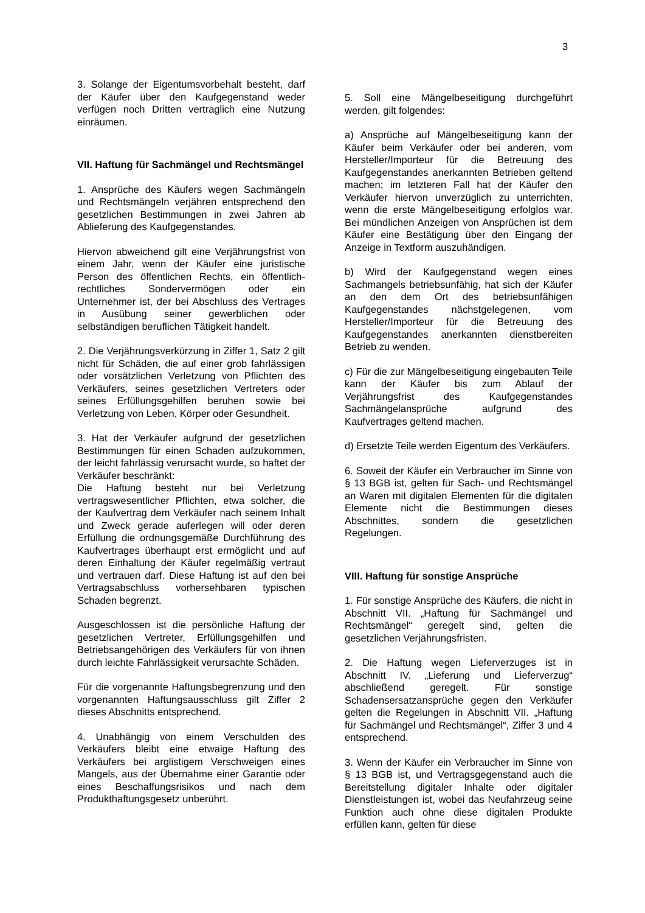3
3. Solange der Eigentumsvorbehalt besteht, darf der Käufer über den Kaufgegenstand weder verfügen noch Dritten vertraglich eine Nutzung einräumen.
VII. Haftung für Sachmängel und Rechtsmängel
1. Ansprüche des Käufers wegen Sachmängeln und Rechtsmängeln verjähren entsprechend den gesetzlichen Bestimmungen in zwei Jahren ab Ablieferung des Kaufgegenstandes.
Hiervon abweichend gilt eine Verjährungsfrist von einem Jahr, wenn der Käufer eine juristische Person des öffentlichen Rechts, ein öffentlich-rechtliches Sondervermögen oder ein Unternehmer ist, der bei Abschluss des Vertrages in Ausübung seiner gewerblichen oder selbständigen beruflichen Tätigkeit handelt.
2. Die Verjährungsverkürzung in Ziffer 1, Satz 2 gilt nicht für Schäden, die auf einer grob fahrlässigen oder vorsätzlichen Verletzung von Pflichten des Verkäufers, seines gesetzlichen Vertreters oder seines Erfüllungsgehilfen beruhen sowie bei Verletzung von Leben, Körper oder Gesundheit.
3. Hat der Verkäufer aufgrund der gesetzlichen Bestimmungen für einen Schaden aufzukommen, der leicht fahrlässig verursacht wurde, so haftet der Verkäufer beschränkt:
Die Haftung besteht nur bei Verletzung vertragswesentlicher Pflichten, etwa solcher, die der Kaufvertrag dem Verkäufer nach seinem Inhalt und Zweck gerade auferlegen will oder deren Erfüllung die ordnungsgemäße Durchführung des Kaufvertrages überhaupt erst ermöglicht und auf deren Einhaltung der Käufer regelmäßig vertraut und vertrauen darf. Diese Haftung ist auf den bei Vertragsabschluss vorhersehbaren typischen Schaden begrenzt.
Ausgeschlossen ist die persönliche Haftung der gesetzlichen Vertreter, Erfüllungsgehilfen und Betriebsangehörigen des Verkäufers für von ihnen durch leichte Fahrlässigkeit verursachte Schäden.
Für die vorgenannte Haftungsbegrenzung und den vorgenannten Haftungsausschluss gilt Ziffer 2 dieses Abschnitts entsprechend.
4. Unabhängig von einem Verschulden des Verkäufers bleibt eine etwaige Haftung des Verkäufers bei arglistigem Verschweigen eines Mangels, aus der Übernahme einer Garantie oder eines Beschaffungsrisikos und nach dem Produkthaftungsgesetz unberührt.
5. Soll eine Mängelbeseitigung durchgeführt werden, gilt folgendes:
a) Ansprüche auf Mängelbeseitigung kann der Käufer beim Verkäufer oder bei anderen, vom Hersteller/Importeur für die Betreuung des Kaufgegenstandes anerkannten Betrieben geltend machen; im letzteren Fall hat der Käufer den Verkäufer hiervon unverzüglich zu unterrichten, wenn die erste Mängelbeseitigung erfolglos war. Bei mündlichen Anzeigen von Ansprüchen ist dem Käufer eine Bestätigung über den Eingang der Anzeige in Textform auszuhändigen.
b) Wird der Kaufgegenstand wegen eines Sachmangels betriebsunfähig, hat sich der Käufer an den dem Ort des betriebsunfähigen Kaufgegenstandes nächstgelegenen, vom Hersteller/Importeur für die Betreuung des Kaufgegenstandes anerkannten dienstbereiten Betrieb zu wenden.
c) Für die zur Mängelbeseitigung eingebauten Teile kann der Käufer bis zum Ablauf der Verjährungsfrist des Kaufgegenstandes Sachmängelansprüche aufgrund des Kaufvertrages geltend machen.
d) Ersetzte Teile werden Eigentum des Verkäufers.
6. Soweit der Käufer ein Verbraucher im Sinne von § 13 BGB ist, gelten für Sach- und Rechtsmängel an Waren mit digitalen Elementen für die digitalen Elemente nicht die Bestimmungen dieses Abschnittes, sondern die gesetzlichen Regelungen.
VIII. Haftung für sonstige Ansprüche
1. Für sonstige Ansprüche des Käufers, die nicht in Abschnitt VII. „Haftung für Sachmängel und Rechtsmängel“ geregelt sind, gelten die gesetzlichen Verjährungsfristen.
2. Die Haftung wegen Lieferverzuges ist in Abschnitt IV. „Lieferung und Lieferverzug“ abschließend geregelt. Für sonstige Schadensersatzansprüche gegen den Verkäufer gelten die Regelungen in Abschnitt VII. „Haftung für Sachmängel und Rechtsmängel“, Ziffer 3 und 4 entsprechend.
3. Wenn der Käufer ein Verbraucher im Sinne von § 13 BGB ist, und Vertragsgegenstand auch die Bereitstellung digitaler Inhalte oder digitaler Dienstleistungen ist, wobei das Neufahrzeug seine Funktion auch ohne diese digitalen Produkte erfüllen kann, gelten für diese